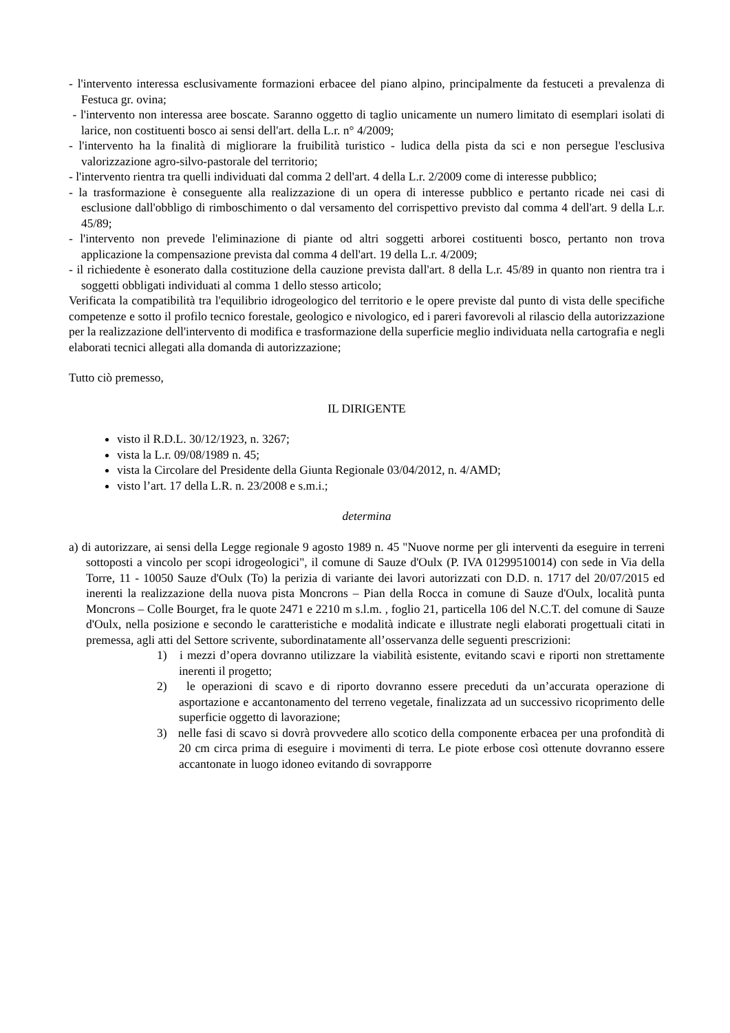- l'intervento interessa esclusivamente formazioni erbacee del piano alpino, principalmente da festuceti a prevalenza di Festuca gr. ovina;
- l'intervento non interessa aree boscate. Saranno oggetto di taglio unicamente un numero limitato di esemplari isolati di larice, non costituenti bosco ai sensi dell'art. della L.r. n° 4/2009;
- l'intervento ha la finalità di migliorare la fruibilità turistico - ludica della pista da sci e non persegue l'esclusiva valorizzazione agro-silvo-pastorale del territorio;
- l'intervento rientra tra quelli individuati dal comma 2 dell'art. 4 della L.r. 2/2009 come di interesse pubblico;
- la trasformazione è conseguente alla realizzazione di un opera di interesse pubblico e pertanto ricade nei casi di esclusione dall'obbligo di rimboschimento o dal versamento del corrispettivo previsto dal comma 4 dell'art. 9 della L.r. 45/89;
- l'intervento non prevede l'eliminazione di piante od altri soggetti arborei costituenti bosco, pertanto non trova applicazione la compensazione prevista dal comma 4 dell'art. 19 della L.r. 4/2009;
- il richiedente è esonerato dalla costituzione della cauzione prevista dall'art. 8 della L.r. 45/89 in quanto non rientra tra i soggetti obbligati individuati al comma 1 dello stesso articolo;
Verificata la compatibilità tra l'equilibrio idrogeologico del territorio e le opere previste dal punto di vista delle specifiche competenze e sotto il profilo tecnico forestale, geologico e nivologico, ed i pareri favorevoli al rilascio della autorizzazione per la realizzazione dell'intervento di modifica e trasformazione della superficie meglio individuata nella cartografia e negli elaborati tecnici allegati alla domanda di autorizzazione;
Tutto ciò premesso,
IL DIRIGENTE
visto il R.D.L. 30/12/1923, n. 3267;
vista la L.r. 09/08/1989 n. 45;
vista la Circolare del Presidente della Giunta Regionale 03/04/2012, n. 4/AMD;
visto l’art. 17 della L.R. n. 23/2008 e s.m.i.;
determina
a) di autorizzare, ai sensi della Legge regionale 9 agosto 1989 n. 45 "Nuove norme per gli interventi da eseguire in terreni sottoposti a vincolo per scopi idrogeologici", il comune di Sauze d'Oulx (P. IVA 01299510014) con sede in Via della Torre, 11 - 10050 Sauze d'Oulx (To) la perizia di variante dei lavori autorizzati con D.D. n. 1717 del 20/07/2015 ed inerenti la realizzazione della nuova pista Moncrons – Pian della Rocca in comune di Sauze d'Oulx, località punta Moncrons – Colle Bourget, fra le quote 2471 e 2210 m s.l.m. , foglio 21, particella 106 del N.C.T. del comune di Sauze d'Oulx, nella posizione e secondo le caratteristiche e modalità indicate e illustrate negli elaborati progettuali citati in premessa, agli atti del Settore scrivente, subordinatamente all’osservanza delle seguenti prescrizioni:
1) i mezzi d’opera dovranno utilizzare la viabilità esistente, evitando scavi e riporti non strettamente inerenti il progetto;
2) le operazioni di scavo e di riporto dovranno essere preceduti da un’accurata operazione di asportazione e accantonamento del terreno vegetale, finalizzata ad un successivo ricoprimento delle superficie oggetto di lavorazione;
3) nelle fasi di scavo si dovrà provvedere allo scotico della componente erbacea per una profondità di 20 cm circa prima di eseguire i movimenti di terra. Le piote erbose così ottenute dovranno essere accantonate in luogo idoneo evitando di sovrapporre